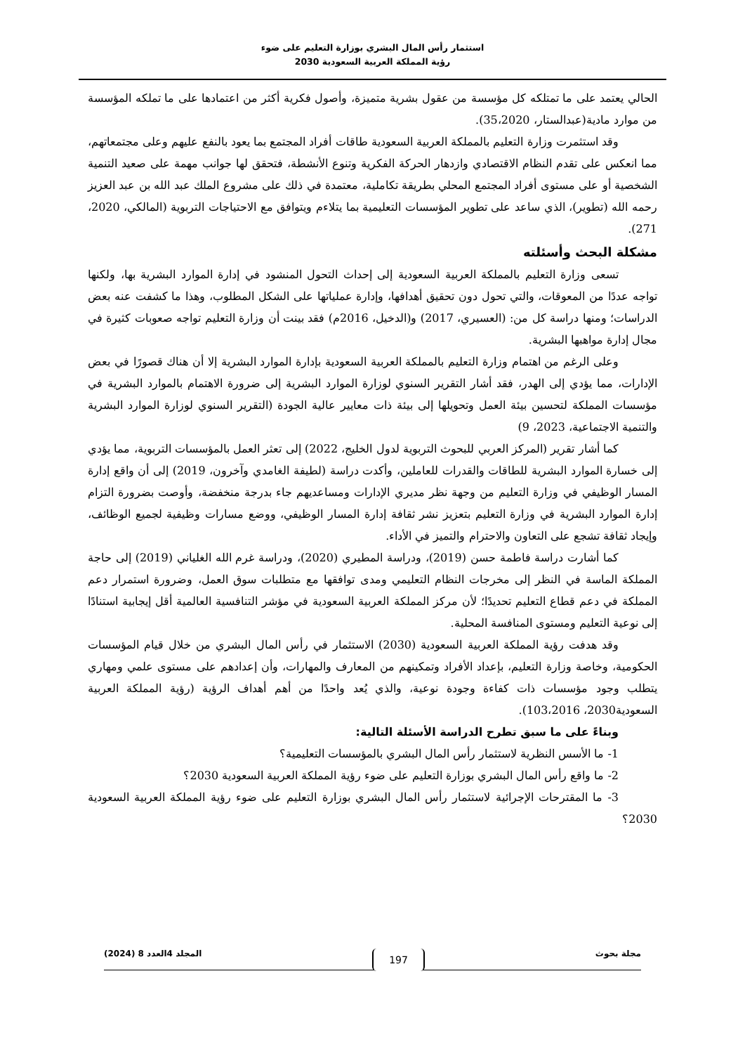استثمار رأس المال البشري بوزارة التعليم على ضوء
رؤية المملكة العربية السعودية 2030
الحالي يعتمد على ما تمتلكه كل مؤسسة من عقول بشرية متميزة، وأصول فكرية أكثر من اعتمادها على ما تملكه المؤسسة من موارد مادية(عبدالستار، 35،2020).
وقد استثمرت وزارة التعليم بالمملكة العربية السعودية طاقات أفراد المجتمع بما يعود بالنفع عليهم وعلى مجتمعاتهم، مما انعكس على تقدم النظام الاقتصادي وازدهار الحركة الفكرية وتنوع الأنشطة، فتحقق لها جوانب مهمة على صعيد التنمية الشخصية أو على مستوى أفراد المجتمع المحلي بطريقة تكاملية، معتمدة في ذلك على مشروع الملك عبد الله بن عبد العزيز رحمه الله (تطوير)، الذي ساعد على تطوير المؤسسات التعليمية بما يتلاءم ويتوافق مع الاحتياجات التربوية (المالكي، 2020، 271).
مشكلة البحث وأسئلته
تسعى وزارة التعليم بالمملكة العربية السعودية إلى إحداث التحول المنشود في إدارة الموارد البشرية بها، ولكنها تواجه عددًا من المعوقات، والتي تحول دون تحقيق أهدافها، وإدارة عملياتها على الشكل المطلوب، وهذا ما كشفت عنه بعض الدراسات؛ ومنها دراسة كل من: (العسيري، 2017) و(الدخيل، 2016م) فقد بينت أن وزارة التعليم تواجه صعوبات كثيرة في مجال إدارة مواهبها البشرية.
وعلى الرغم من اهتمام وزارة التعليم بالمملكة العربية السعودية بإدارة الموارد البشرية إلا أن هناك قصورًا في بعض الإدارات، مما يؤدي إلى الهدر، فقد أشار التقرير السنوي لوزارة الموارد البشرية إلى ضرورة الاهتمام بالموارد البشرية في مؤسسات المملكة لتحسين بيئة العمل وتحويلها إلى بيئة ذات معايير عالية الجودة (التقرير السنوي لوزارة الموارد البشرية والتنمية الاجتماعية، 2023، 9)
كما أشار تقرير (المركز العربي للبحوث التربوية لدول الخليج، 2022) إلى تعثر العمل بالمؤسسات التربوية، مما يؤدي إلى خسارة الموارد البشرية للطاقات والقدرات للعاملين، وأكدت دراسة (لطيفة الغامدي وآخرون، 2019) إلى أن واقع إدارة المسار الوظيفي في وزارة التعليم من وجهة نظر مديري الإدارات ومساعديهم جاء بدرجة منخفضة، وأوصت بضرورة التزام إدارة الموارد البشرية في وزارة التعليم بتعزيز نشر ثقافة إدارة المسار الوظيفي، ووضع مسارات وظيفية لجميع الوظائف، وإيجاد ثقافة تشجع على التعاون والاحترام والتميز في الأداء.
كما أشارت دراسة فاطمة حسن (2019)، ودراسة المطيري (2020)، ودراسة غرم الله الغلياني (2019) إلى حاجة المملكة الماسة في النظر إلى مخرجات النظام التعليمي ومدى توافقها مع متطلبات سوق العمل، وضرورة استمرار دعم المملكة في دعم قطاع التعليم تحديدًا؛ لأن مركز المملكة العربية السعودية في مؤشر التنافسية العالمية أقل إيجابية استنادًا إلى نوعية التعليم ومستوى المنافسة المحلية.
وقد هدفت رؤية المملكة العربية السعودية (2030) الاستثمار في رأس المال البشري من خلال قيام المؤسسات الحكومية، وخاصة وزارة التعليم، بإعداد الأفراد وتمكينهم من المعارف والمهارات، وأن إعدادهم على مستوى علمي ومهاري يتطلب وجود مؤسسات ذات كفاءة وجودة نوعية، والذي يُعد واحدًا من أهم أهداف الرؤية (رؤية المملكة العربية السعودية2030، 103،2016).
وبناءً على ما سبق تطرح الدراسة الأسئلة التالية:
1- ما الأسس النظرية لاستثمار رأس المال البشري بالمؤسسات التعليمية؟
2- ما واقع رأس المال البشري بوزارة التعليم على ضوء رؤية المملكة العربية السعودية 2030؟
3- ما المقترحات الإجرائية لاستثمار رأس المال البشري بوزارة التعليم على ضوء رؤية المملكة العربية السعودية 2030؟
مجلة بحوث 197 المجلد 4العدد 8 (2024)